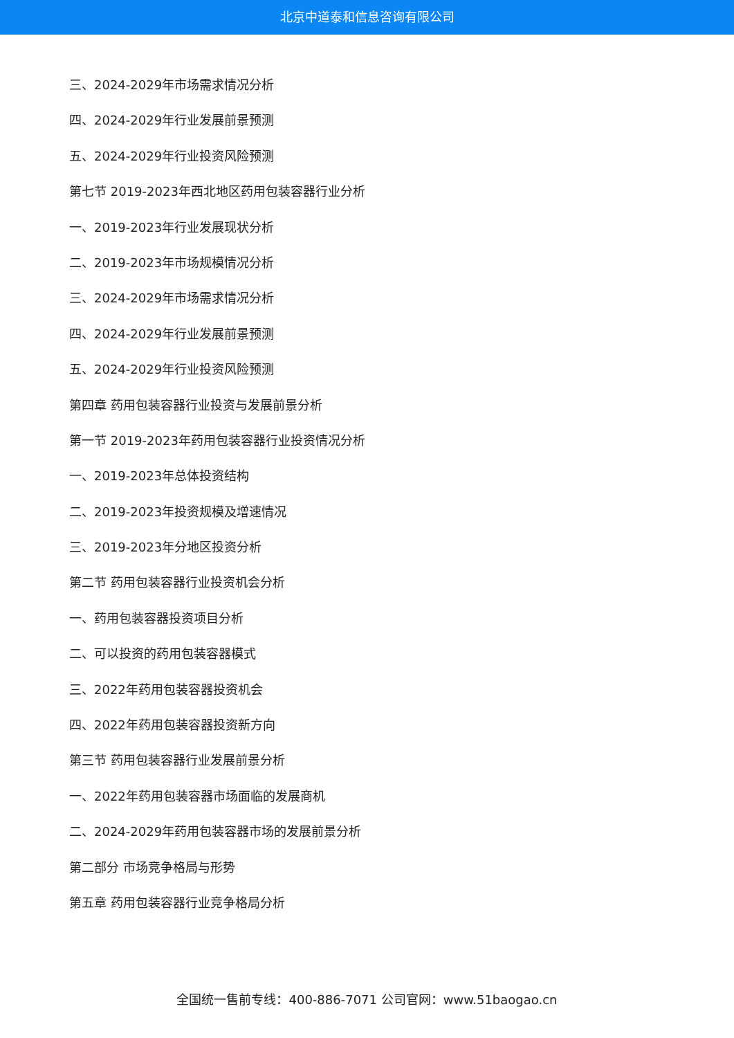北京中道泰和信息咨询有限公司
三、2024-2029年市场需求情况分析
四、2024-2029年行业发展前景预测
五、2024-2029年行业投资风险预测
第七节 2019-2023年西北地区药用包装容器行业分析
一、2019-2023年行业发展现状分析
二、2019-2023年市场规模情况分析
三、2024-2029年市场需求情况分析
四、2024-2029年行业发展前景预测
五、2024-2029年行业投资风险预测
第四章 药用包装容器行业投资与发展前景分析
第一节 2019-2023年药用包装容器行业投资情况分析
一、2019-2023年总体投资结构
二、2019-2023年投资规模及增速情况
三、2019-2023年分地区投资分析
第二节 药用包装容器行业投资机会分析
一、药用包装容器投资项目分析
二、可以投资的药用包装容器模式
三、2022年药用包装容器投资机会
四、2022年药用包装容器投资新方向
第三节 药用包装容器行业发展前景分析
一、2022年药用包装容器市场面临的发展商机
二、2024-2029年药用包装容器市场的发展前景分析
第二部分 市场竞争格局与形势
第五章 药用包装容器行业竞争格局分析
全国统一售前专线：400-886-7071 公司官网：www.51baogao.cn